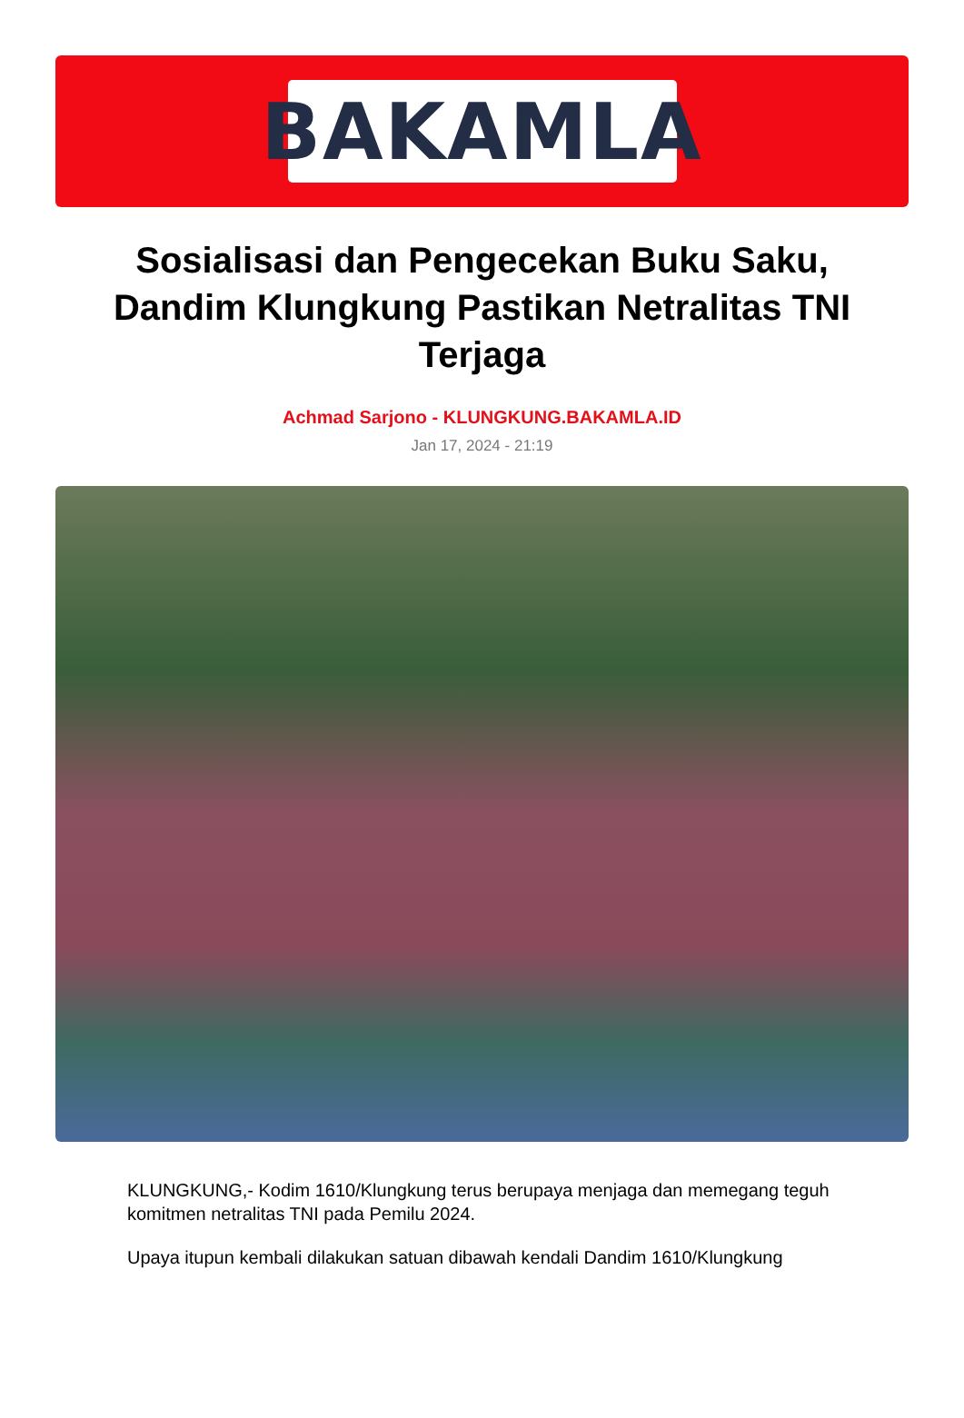BAKAMLA
Sosialisasi dan Pengecekan Buku Saku, Dandim Klungkung Pastikan Netralitas TNI Terjaga
Achmad Sarjono - KLUNGKUNG.BAKAMLA.ID
Jan 17, 2024 - 21:19
KLUNGKUNG,- Kodim 1610/Klungkung terus berupaya menjaga dan memegang teguh komitmen netralitas TNI pada Pemilu 2024.
Upaya itupun kembali dilakukan satuan dibawah kendali Dandim 1610/Klungkung